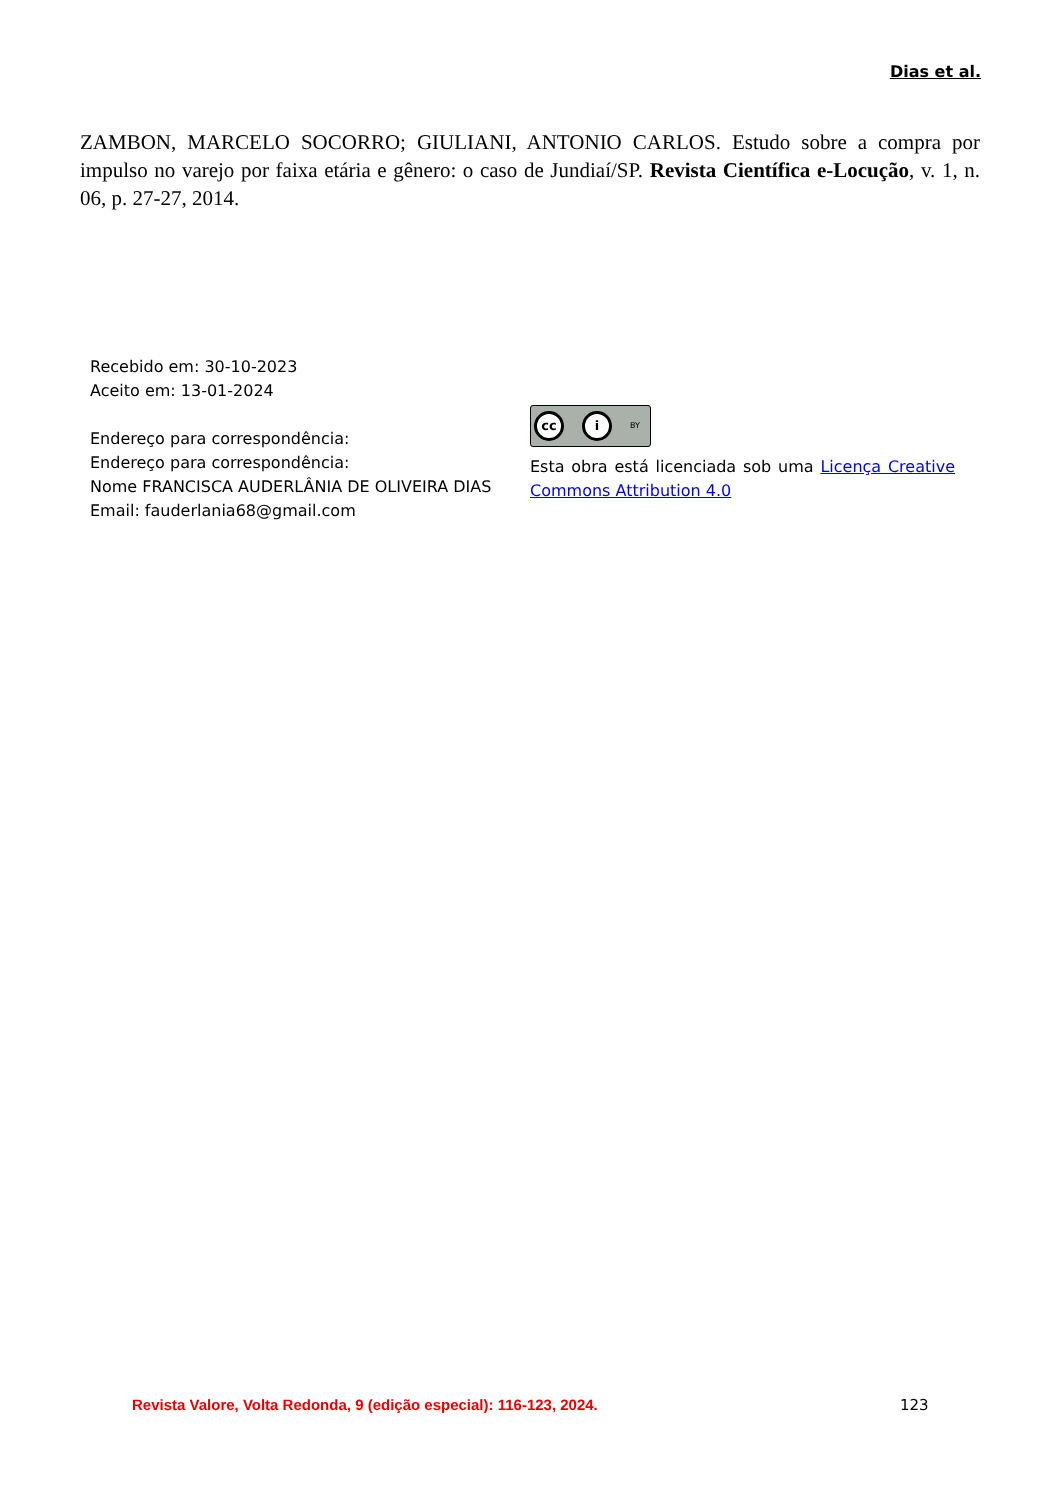Dias et al.
ZAMBON, MARCELO SOCORRO; GIULIANI, ANTONIO CARLOS. Estudo sobre a compra por impulso no varejo por faixa etária e gênero: o caso de Jundiaí/SP. Revista Científica e-Locução, v. 1, n. 06, p. 27-27, 2014.
Recebido em: 30-10-2023
Aceito em: 13-01-2024
Endereço para correspondência:
Endereço para correspondência:
Nome FRANCISCA AUDERLÂNIA DE OLIVEIRA DIAS
Email: fauderlania68@gmail.com
cc i
BY
Esta obra está licenciada sob uma Licença Creative Commons Attribution 4.0
Revista Valore, Volta Redonda, 9 (edição especial): 116-123, 2024.
123